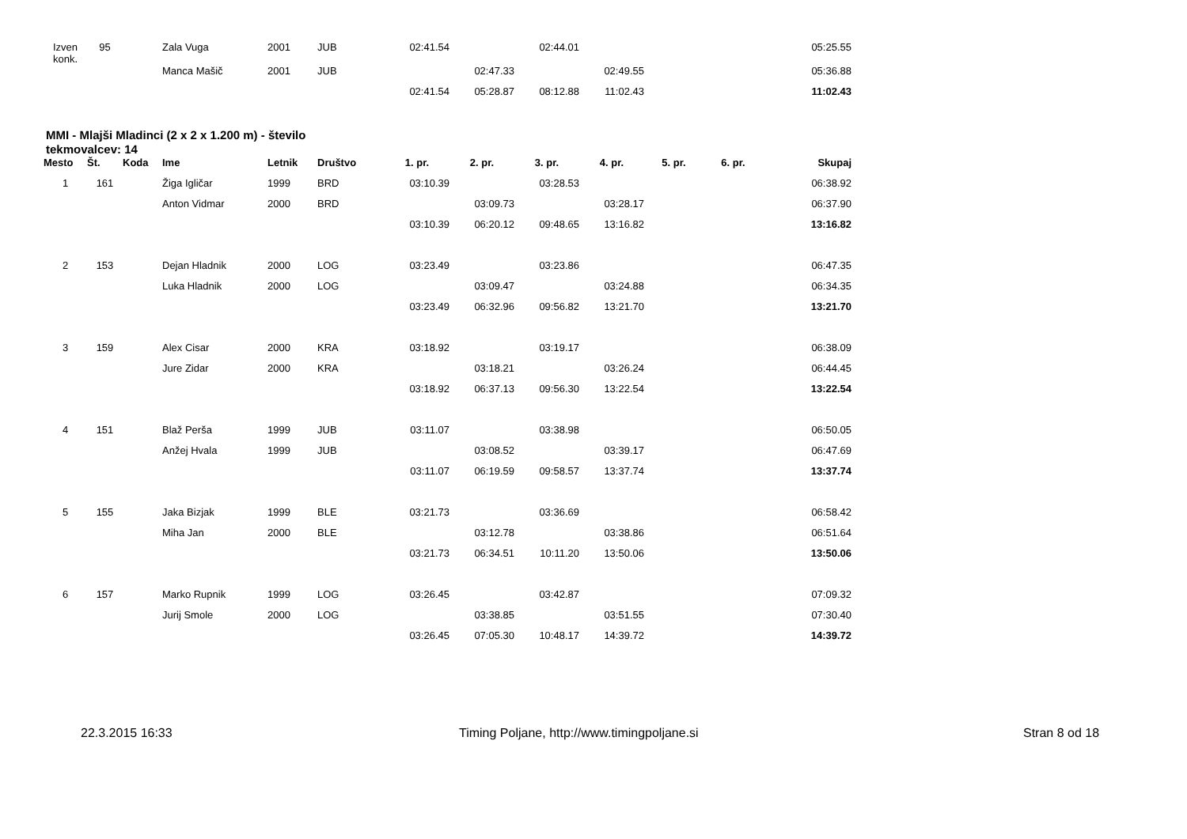| Izven konk. | 95 | | Zala Vuga | 2001 | JUB | 02:41.54 | | 02:44.01 | | | | 05:25.55 |
| | | | Manca Mašič | 2001 | JUB | | 02:47.33 | | 02:49.55 | | | 05:36.88 |
| | | | | | | 02:41.54 | 05:28.87 | 08:12.88 | 11:02.43 | | | 11:02.43 |
MMI - Mlajši Mladinci (2 x 2 x 1.200 m) - število tekmovalcev: 14
| Mesto | Št. | Koda | Ime | Letnik | Društvo | 1. pr. | 2. pr. | 3. pr. | 4. pr. | 5. pr. | 6. pr. | Skupaj |
| --- | --- | --- | --- | --- | --- | --- | --- | --- | --- | --- | --- | --- |
| 1 | 161 | | Žiga Igličar | 1999 | BRD | 03:10.39 | | 03:28.53 | | | | 06:38.92 |
| | | | Anton Vidmar | 2000 | BRD | | 03:09.73 | | 03:28.17 | | | 06:37.90 |
| | | | | | | 03:10.39 | 06:20.12 | 09:48.65 | 13:16.82 | | | 13:16.82 |
| 2 | 153 | | Dejan Hladnik | 2000 | LOG | 03:23.49 | | 03:23.86 | | | | 06:47.35 |
| | | | Luka Hladnik | 2000 | LOG | | 03:09.47 | | 03:24.88 | | | 06:34.35 |
| | | | | | | 03:23.49 | 06:32.96 | 09:56.82 | 13:21.70 | | | 13:21.70 |
| 3 | 159 | | Alex Cisar | 2000 | KRA | 03:18.92 | | 03:19.17 | | | | 06:38.09 |
| | | | Jure Zidar | 2000 | KRA | | 03:18.21 | | 03:26.24 | | | 06:44.45 |
| | | | | | | 03:18.92 | 06:37.13 | 09:56.30 | 13:22.54 | | | 13:22.54 |
| 4 | 151 | | Blaž Perša | 1999 | JUB | 03:11.07 | | 03:38.98 | | | | 06:50.05 |
| | | | Anžej Hvala | 1999 | JUB | | 03:08.52 | | 03:39.17 | | | 06:47.69 |
| | | | | | | 03:11.07 | 06:19.59 | 09:58.57 | 13:37.74 | | | 13:37.74 |
| 5 | 155 | | Jaka Bizjak | 1999 | BLE | 03:21.73 | | 03:36.69 | | | | 06:58.42 |
| | | | Miha Jan | 2000 | BLE | | 03:12.78 | | 03:38.86 | | | 06:51.64 |
| | | | | | | 03:21.73 | 06:34.51 | 10:11.20 | 13:50.06 | | | 13:50.06 |
| 6 | 157 | | Marko Rupnik | 1999 | LOG | 03:26.45 | | 03:42.87 | | | | 07:09.32 |
| | | | Jurij Smole | 2000 | LOG | | 03:38.85 | | 03:51.55 | | | 07:30.40 |
| | | | | | | 03:26.45 | 07:05.30 | 10:48.17 | 14:39.72 | | | 14:39.72 |
22.3.2015 16:33 Timing Poljane, http://www.timingpoljane.si Stran 8 od 18